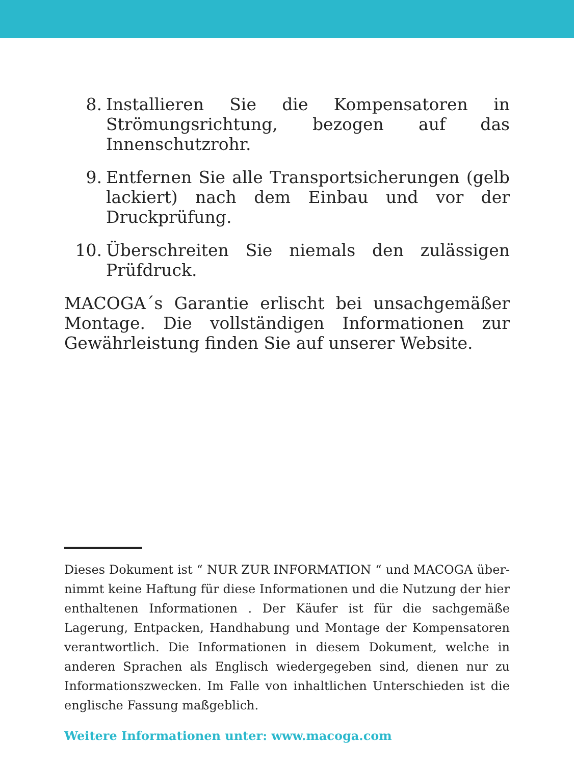8. Installieren Sie die Kompensatoren in Strömungs­richtung, bezogen auf das Innenschutzrohr.
9. Entfernen Sie alle Transportsicherungen (gelb lackiert) nach dem Einbau und vor der Druckprü­fung.
10. Überschreiten Sie niemals den zulässigen Prüfdruck.
MACOGA´s Garantie erlischt bei unsachgemäßer Montage. Die vollständigen Informationen zur Gewährleistung finden Sie auf unserer Website.
Dieses Dokument ist “ NUR ZUR INFORMATION “ und MACOGA über­nimmt keine Haftung für diese Informationen und die Nutzung der hier enthaltenen Informationen . Der Käufer ist für die sachgemäße Lagerung, Entpacken, Handhabung und Montage der Kompensato­ren verantwortlich. Die Informationen in diesem Dokument, welche in anderen Sprachen als Englisch wiedergegeben sind, dienen nur zu Informationszwecken. Im Falle von inhaltlichen Unterschieden ist die englische Fassung maßgeblich.
Weitere Informationen unter: www.macoga.com